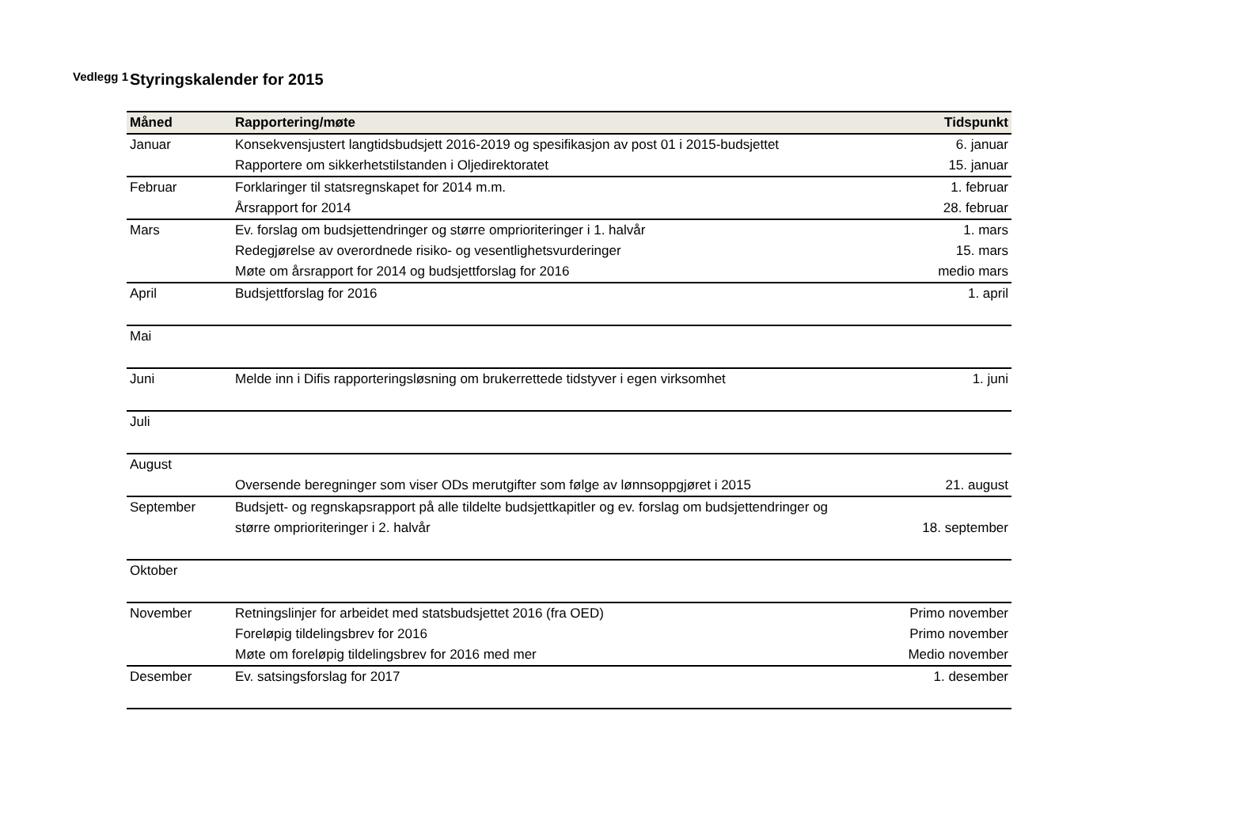Vedlegg 1
Styringskalender for 2015
| Måned | Rapportering/møte | Tidspunkt |
| --- | --- | --- |
| Januar | Konsekvensjustert langtidsbudsjett 2016-2019 og spesifikasjon av post 01 i 2015-budsjettet | 6. januar |
| | Rapportere om sikkerhetstilstanden i Oljedirektoratet | 15. januar |
| Februar | Forklaringer til statsregnskapet for 2014 m.m. | 1. februar |
| | Årsrapport for 2014 | 28. februar |
| Mars | Ev. forslag om budsjettendringer og større omprioriteringer i 1. halvår | 1. mars |
| | Redegjørelse av overordnede risiko- og vesentlighetsvurderinger | 15. mars |
| | Møte om årsrapport for 2014 og budsjettforslag for 2016 | medio mars |
| April | Budsjettforslag for 2016 | 1. april |
| Mai | | |
| Juni | Melde inn i Difis rapporteringsløsning om brukerrettede tidstyver i egen virksomhet | 1. juni |
| Juli | | |
| August | | |
| | Oversende beregninger som viser ODs merutgifter som følge av lønnsoppgjøret i 2015 | 21. august |
| September | Budsjett- og regnskapsrapport på alle tildelte budsjettkapitler og ev. forslag om budsjettendringer og | |
| | større omprioriteringer i 2. halvår | 18. september |
| Oktober | | |
| November | Retningslinjer for arbeidet med statsbudsjettet 2016 (fra OED) | Primo november |
| | Foreløpig tildelingsbrev for 2016 | Primo november |
| | Møte om foreløpig tildelingsbrev for 2016 med mer | Medio november |
| Desember | Ev. satsingsforslag for 2017 | 1. desember |